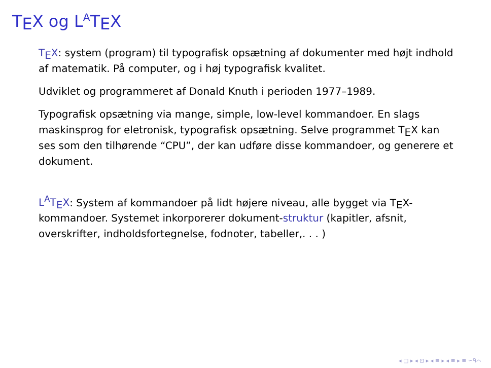TEX og L<sup>A</sup>TEX
TEX: system (program) til typografisk opsætning af dokumenter med højt indhold af matematik. På computer, og i høj typografisk kvalitet.
Udviklet og programmeret af Donald Knuth i perioden 1977–1989.
Typografisk opsætning via mange, simple, low-level kommandoer. En slags maskinsprog for eletronisk, typografisk opsætning. Selve programmet TEX kan ses som den tilhørende “CPU”, der kan udføre disse kommandoer, og generere et dokument.
L<sup>A</sup>TEX: System af kommandoer på lidt højere niveau, alle bygget via TEX-kommandoer. Systemet inkorporerer dokument-struktur (kapitler, afsnit, overskrifter, indholdsfortegnelse, fodnoter, tabeller,. . . )
◂ □ ▸ ◂ ⊡ ▸ ◂ ≡ ▸ ◂ ≡ ▸ ≡ ∽ᑫ⌒